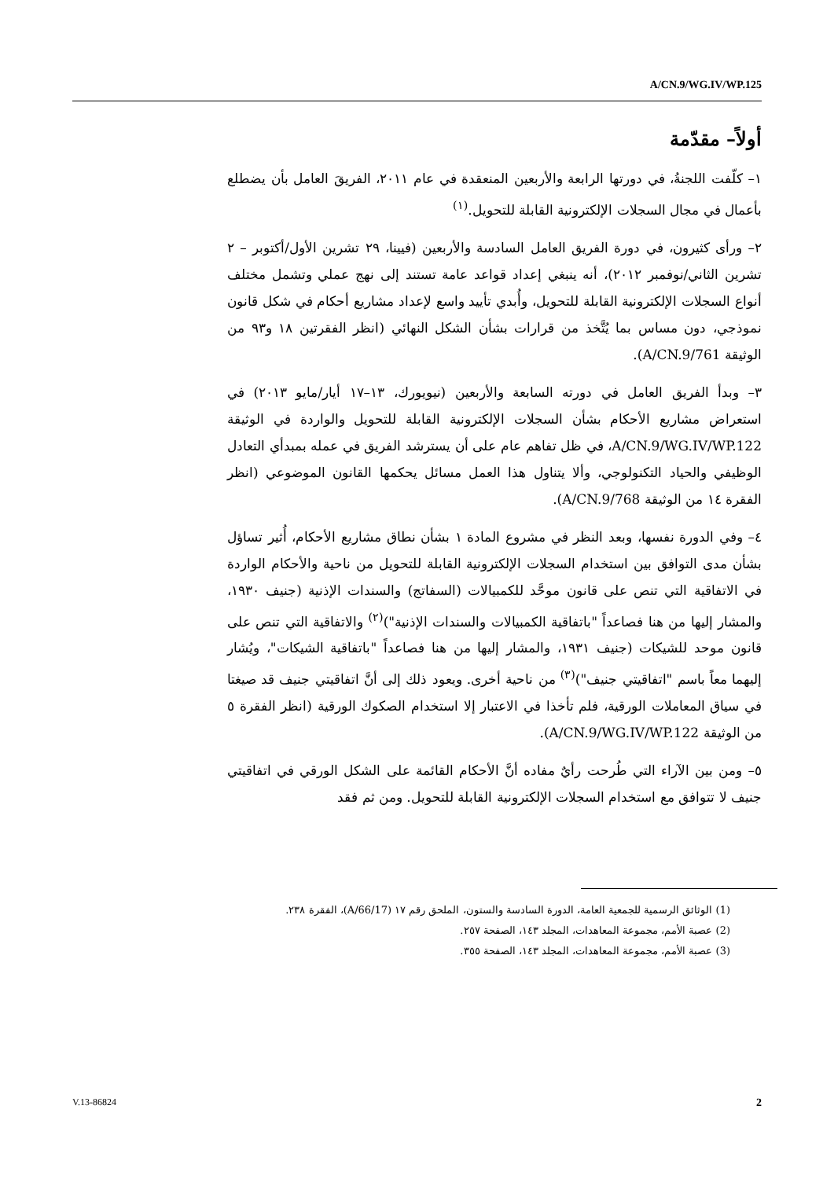A/CN.9/WG.IV/WP.125
أولاً– مقدّمة
١– كلّفت اللجنةُ، في دورتها الرابعة والأربعين المنعقدة في عام ٢٠١١، الفريقَ العامل بأن يضطلع بأعمال في مجال السجلات الإلكترونية القابلة للتحويل.<sup>(١)</sup>
٢– ورأى كثيرون، في دورة الفريق العامل السادسة والأربعين (فيينا، ٢٩ تشرين الأول/أكتوبر – ٢ تشرين الثاني/نوفمبر ٢٠١٢)، أنه ينبغي إعداد قواعد عامة تستند إلى نهج عملي وتشمل مختلف أنواع السجلات الإلكترونية القابلة للتحويل، وأُبدي تأييد واسع لإعداد مشاريع أحكام في شكل قانون نموذجي، دون مساس بما يُتَّخذ من قرارات بشأن الشكل النهائي (انظر الفقرتين ١٨ و٩٣ من الوثيقة A/CN.9/761).
٣– وبدأ الفريق العامل في دورته السابعة والأربعين (نيويورك، ١٣–١٧ أيار/مايو ٢٠١٣) في استعراض مشاريع الأحكام بشأن السجلات الإلكترونية القابلة للتحويل والواردة في الوثيقة A/CN.9/WG.IV/WP.122، في ظل تفاهم عام على أن يسترشد الفريق في عمله بمبدأي التعادل الوظيفي والحياد التكنولوجي، وألا يتناول هذا العمل مسائل يحكمها القانون الموضوعي (انظر الفقرة ١٤ من الوثيقة A/CN.9/768).
٤– وفي الدورة نفسها، وبعد النظر في مشروع المادة ١ بشأن نطاق مشاريع الأحكام، أُثير تساؤل بشأن مدى التوافق بين استخدام السجلات الإلكترونية القابلة للتحويل من ناحية والأحكام الواردة في الاتفاقية التي تنص على قانون موحَّد للكمبيالات (السفاتج) والسندات الإذنية (جنيف ١٩٣٠، والمشار إليها من هنا فصاعداً "باتفاقية الكمبيالات والسندات الإذنية")<sup>(٢)</sup> والاتفاقية التي تنص على قانون موحد للشيكات (جنيف ١٩٣١، والمشار إليها من هنا فصاعداً "باتفاقية الشيكات"، ويُشار إليهما معاً باسم "اتفاقيتي جنيف")<sup>(٣)</sup> من ناحية أخرى. ويعود ذلك إلى أنَّ اتفاقيتي جنيف قد صيغتا في سياق المعاملات الورقية، فلم تأخذا في الاعتبار إلا استخدام الصكوك الورقية (انظر الفقرة ٥ من الوثيقة A/CN.9/WG.IV/WP.122).
٥– ومن بين الآراء التي طُرحت رأيٌ مفاده أنَّ الأحكام القائمة على الشكل الورقي في اتفاقيتي جنيف لا تتوافق مع استخدام السجلات الإلكترونية القابلة للتحويل. ومن ثم فقد
(1) الوثائق الرسمية للجمعية العامة، الدورة السادسة والستون، الملحق رقم ١٧ (A/66/17)، الفقرة ٢٣٨.
(2) عصبة الأمم، مجموعة المعاهدات، المجلد ١٤٣، الصفحة ٢٥٧.
(3) عصبة الأمم، مجموعة المعاهدات، المجلد ١٤٣، الصفحة ٣٥٥.
V.13-86824 2